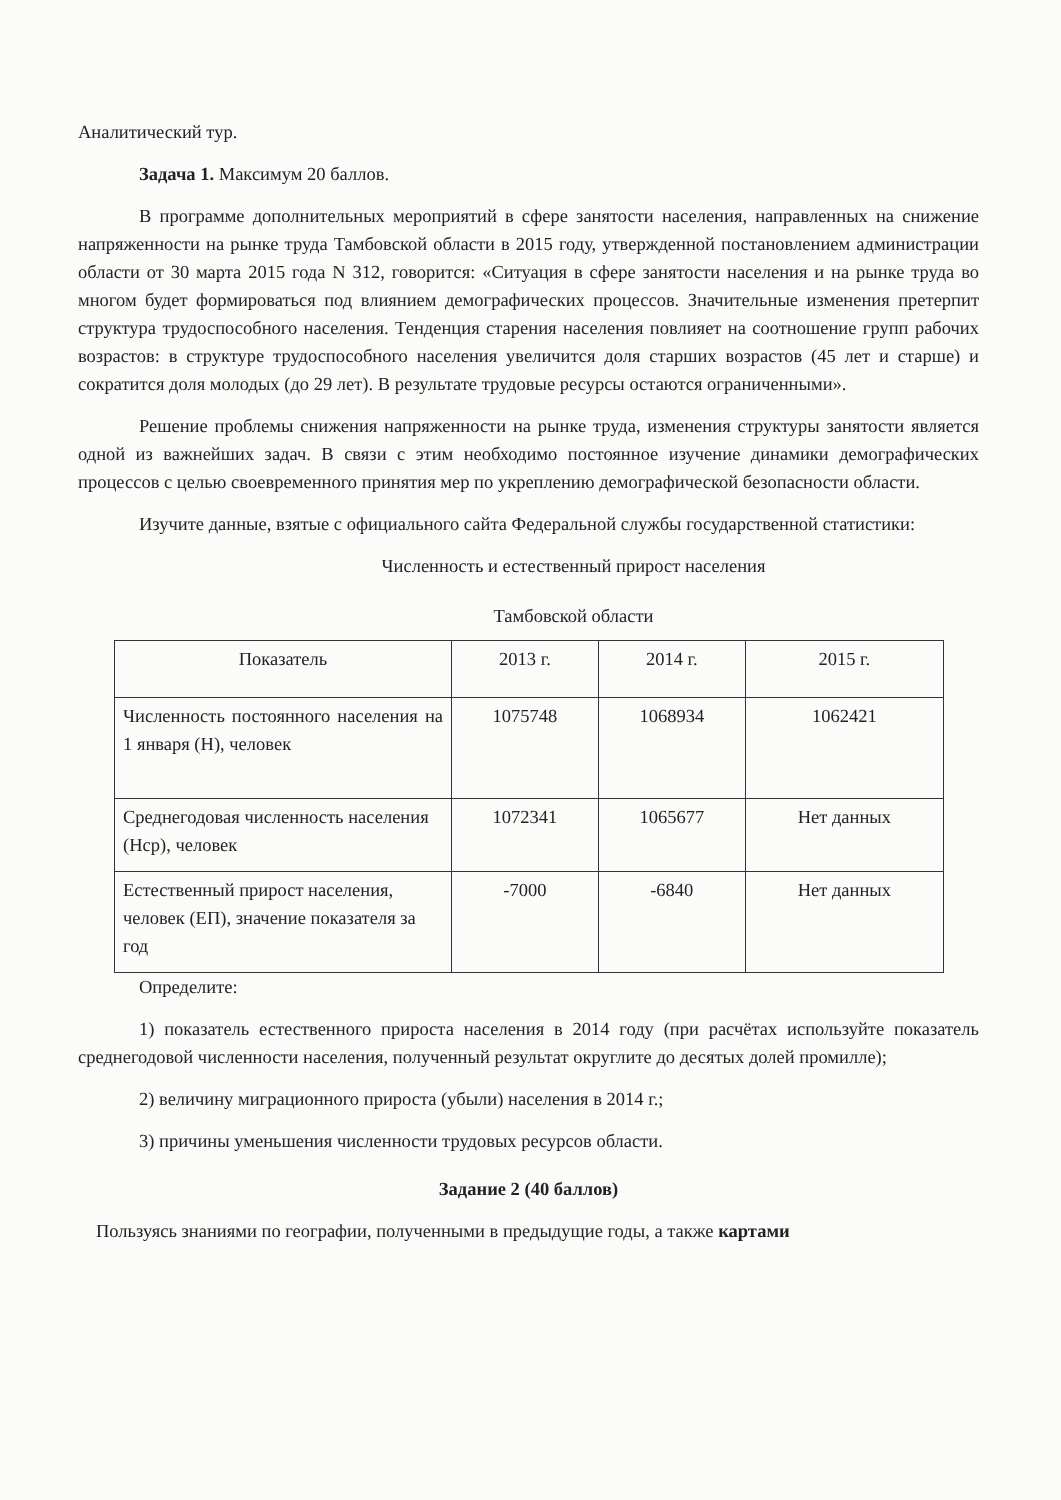Аналитический тур.
Задача 1. Максимум 20 баллов.
В программе дополнительных мероприятий в сфере занятости населения, направленных на снижение напряженности на рынке труда Тамбовской области в 2015 году, утвержденной постановлением администрации области от 30 марта 2015 года N 312, говорится: «Ситуация в сфере занятости населения и на рынке труда во многом будет формироваться под влиянием демографических процессов. Значительные изменения претерпит структура трудоспособного населения. Тенденция старения населения повлияет на соотношение групп рабочих возрастов: в структуре трудоспособного населения увеличится доля старших возрастов (45 лет и старше) и сократится доля молодых (до 29 лет). В результате трудовые ресурсы остаются ограниченными».
Решение проблемы снижения напряженности на рынке труда, изменения структуры занятости является одной из важнейших задач. В связи с этим необходимо постоянное изучение динамики демографических процессов с целью своевременного принятия мер по укреплению демографической безопасности области.
Изучите данные, взятые с официального сайта Федеральной службы государственной статистики:
Численность и естественный прирост населения
Тамбовской области
| Показатель | 2013 г. | 2014 г. | 2015 г. |
| Численность постоянного населения на 1 января (Н), человек | 1075748 | 1068934 | 1062421 |
| Среднегодовая численность населения (Нср), человек | 1072341 | 1065677 | Нет данных |
| Естественный прирост населения, человек (ЕП), значение показателя за год | -7000 | -6840 | Нет данных |
Определите:
1) показатель естественного прироста населения в 2014 году (при расчётах используйте показатель среднегодовой численности населения, полученный результат округлите до десятых долей промилле);
2) величину миграционного прироста (убыли) населения в 2014 г.;
3) причины уменьшения численности трудовых ресурсов области.
Задание 2 (40 баллов)
Пользуясь знаниями по географии, полученными в предыдущие годы, а также картами